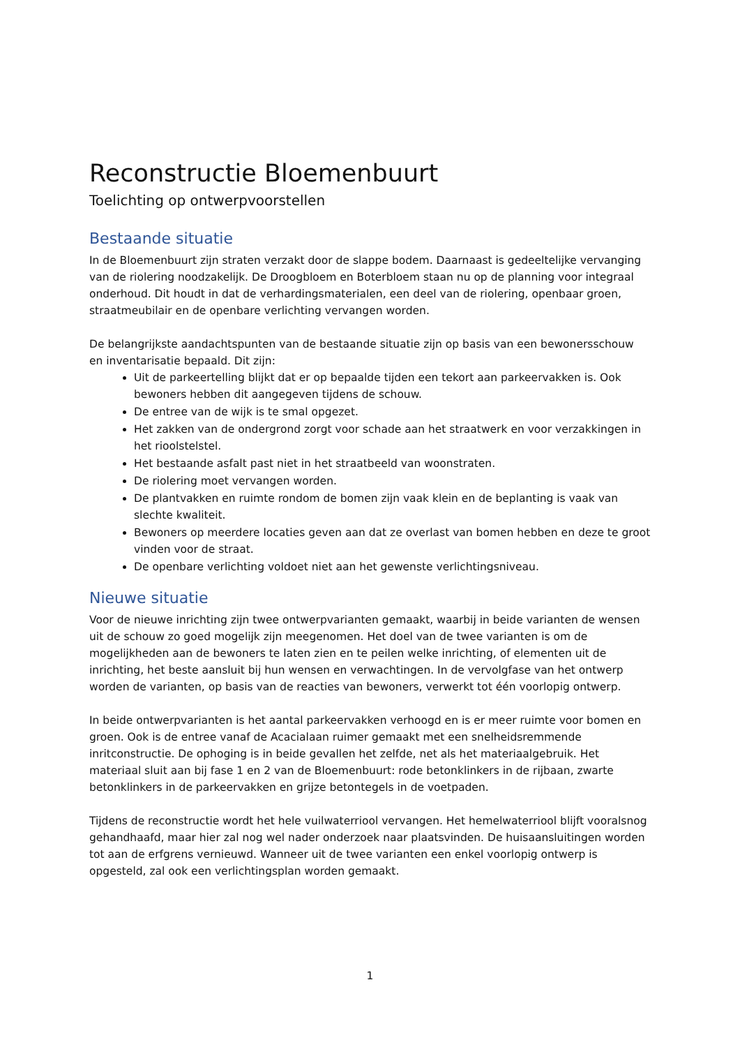Reconstructie Bloemenbuurt
Toelichting op ontwerpvoorstellen
Bestaande situatie
In de Bloemenbuurt zijn straten verzakt door de slappe bodem. Daarnaast is gedeeltelijke vervanging van de riolering noodzakelijk. De Droogbloem en Boterbloem staan nu op de planning voor integraal onderhoud. Dit houdt in dat de verhardingsmaterialen, een deel van de riolering, openbaar groen, straatmeubilair en de openbare verlichting vervangen worden.
De belangrijkste aandachtspunten van de bestaande situatie zijn op basis van een bewonersschouw en inventarisatie bepaald. Dit zijn:
Uit de parkeertelling blijkt dat er op bepaalde tijden een tekort aan parkeervakken is. Ook bewoners hebben dit aangegeven tijdens de schouw.
De entree van de wijk is te smal opgezet.
Het zakken van de ondergrond zorgt voor schade aan het straatwerk en voor verzakkingen in het rioolstelstel.
Het bestaande asfalt past niet in het straatbeeld van woonstraten.
De riolering moet vervangen worden.
De plantvakken en ruimte rondom de bomen zijn vaak klein en de beplanting is vaak van slechte kwaliteit.
Bewoners op meerdere locaties geven aan dat ze overlast van bomen hebben en deze te groot vinden voor de straat.
De openbare verlichting voldoet niet aan het gewenste verlichtingsniveau.
Nieuwe situatie
Voor de nieuwe inrichting zijn twee ontwerpvarianten gemaakt, waarbij in beide varianten de wensen uit de schouw zo goed mogelijk zijn meegenomen. Het doel van de twee varianten is om de mogelijkheden aan de bewoners te laten zien en te peilen welke inrichting, of elementen uit de inrichting, het beste aansluit bij hun wensen en verwachtingen. In de vervolgfase van het ontwerp worden de varianten, op basis van de reacties van bewoners, verwerkt tot één voorlopig ontwerp.
In beide ontwerpvarianten is het aantal parkeervakken verhoogd en is er meer ruimte voor bomen en groen. Ook is de entree vanaf de Acacialaan ruimer gemaakt met een snelheidsremmende inritconstructie. De ophoging is in beide gevallen het zelfde, net als het materiaalgebruik. Het materiaal sluit aan bij fase 1 en 2 van de Bloemenbuurt: rode betonklinkers in de rijbaan, zwarte betonklinkers in de parkeervakken en grijze betontegels in de voetpaden.
Tijdens de reconstructie wordt het hele vuilwaterriool vervangen. Het hemelwaterriool blijft vooralsnog gehandhaafd, maar hier zal nog wel nader onderzoek naar plaatsvinden. De huisaansluitingen worden tot aan de erfgrens vernieuwd. Wanneer uit de twee varianten een enkel voorlopig ontwerp is opgesteld, zal ook een verlichtingsplan worden gemaakt.
1